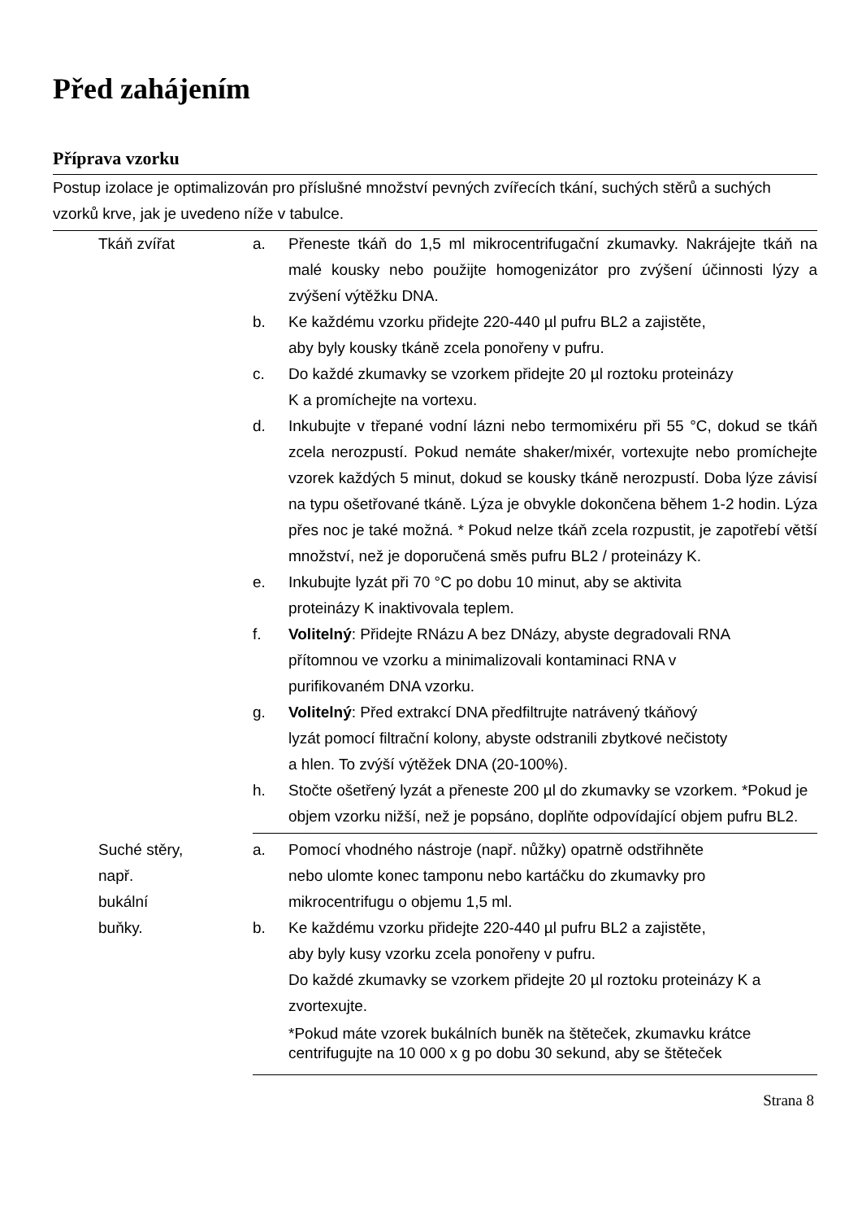Před zahájením
Příprava vzorku
Postup izolace je optimalizován pro příslušné množství pevných zvířecích tkání, suchých stěrů a suchých vzorků krve, jak je uvedeno níže v tabulce.
| Tkáň zvířat | a. | Přeneste tkáň do 1,5 ml mikrocentrifugační zkumavky. Nakrájejte tkáň na malé kousky nebo použijte homogenizátor pro zvýšení účinnosti lýzy a zvýšení výtěžku DNA. |
| | b. | Ke každému vzorku přidejte 220-440 µl pufru BL2 a zajistěte, aby byly kousky tkáně zcela ponořeny v pufru. |
| | c. | Do každé zkumavky se vzorkem přidejte 20 µl roztoku proteinázy K a promíchejte na vortexu. |
| | d. | Inkubujte v třepané vodní lázni nebo termomixéru při 55 °C, dokud se tkáň zcela nerozpustí. Pokud nemáte shaker/mixér, vortexujte nebo promíchejte vzorek každých 5 minut, dokud se kousky tkáně nerozpustí. Doba lýze závisí na typu ošetřované tkáně. Lýza je obvykle dokončena během 1-2 hodin. Lýza přes noc je také možná. * Pokud nelze tkáň zcela rozpustit, je zapotřebí větší množství, než je doporučená směs pufru BL2 / proteinázy K. |
| | e. | Inkubujte lyzát při 70 °C po dobu 10 minut, aby se aktivita proteinázy K inaktivovala teplem. |
| | f. | Volitelný : Přidejte RNázu A bez DNázy, abyste degradovali RNA přítomnou ve vzorku a minimalizovali kontaminaci RNA v purifikovaném DNA vzorku. |
| | g. | Volitelný : Před extrakcí DNA předfiltrujte natrávený tkáňový lyzát pomocí filtrační kolony, abyste odstranili zbytkové nečistoty a hlen. To zvýší výtěžek DNA (20-100%). |
| | h. | Stočte ošetřený lyzát a přeneste 200 µl do zkumavky se vzorkem. *Pokud je objem vzorku nižší, než je popsáno, doplňte odpovídající objem pufru BL2. |
| Suché stěry, např. bukální buňky. | a. | Pomocí vhodného nástroje (např. nůžky) opatrně odstřihněte nebo ulomte konec tamponu nebo kartáčku do zkumavky pro mikrocentrifugu o objemu 1,5 ml. |
| | b. | Ke každému vzorku přidejte 220-440 µl pufru BL2 a zajistěte, aby byly kusy vzorku zcela ponořeny v pufru. Do každé zkumavky se vzorkem přidejte 20 µl roztoku proteinázy K a zvortexujte. |
| | | *Pokud máte vzorek bukálních buněk na štěteček, zkumavku krátce centrifugujte na 10 000 x g po dobu 30 sekund, aby se štěteček |
Strana 8